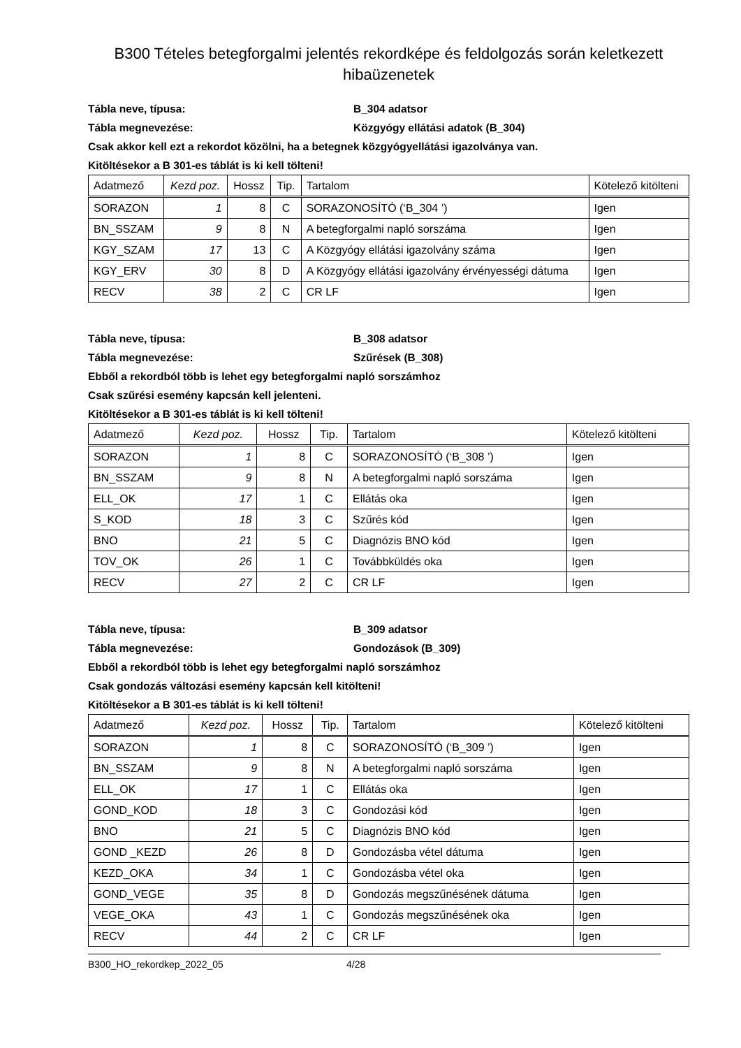B300 Tételes betegforgalmi jelentés rekordképe és feldolgozás során keletkezett hibaüzenetek
Tábla neve, típusa: B_304 adatsor
Tábla megnevezése: Közgyógy ellátási adatok (B_304)
Csak akkor kell ezt a rekordot közölni, ha a betegnek közgyógyellátási igazolványa van.
Kitöltésekor a B 301-es táblát is ki kell tölteni!
| Adatmező | Kezd poz. | Hossz | Tip. | Tartalom | Kötelező kitölteni |
| --- | --- | --- | --- | --- | --- |
| SORAZON | 1 | 8 | C | SORAZONOSÍTÓ (‘B_304 ’) | Igen |
| BN_SSZAM | 9 | 8 | N | A betegforgalmi napló sorszáma | Igen |
| KGY_SZAM | 17 | 13 | C | A Közgyógy ellátási igazolvány száma | Igen |
| KGY_ERV | 30 | 8 | D | A Közgyógy ellátási igazolvány érvényességi dátuma | Igen |
| RECV | 38 | 2 | C | CR LF | Igen |
Tábla neve, típusa: B_308 adatsor
Tábla megnevezése: Szűrések (B_308)
Ebből a rekordból több is lehet egy betegforgalmi napló sorszámhoz
Csak szűrési esemény kapcsán kell jelenteni.
Kitöltésekor a B 301-es táblát is ki kell tölteni!
| Adatmező | Kezd poz. | Hossz | Tip. | Tartalom | Kötelező kitölteni |
| --- | --- | --- | --- | --- | --- |
| SORAZON | 1 | 8 | C | SORAZONOSÍTÓ (‘B_308 ’) | Igen |
| BN_SSZAM | 9 | 8 | N | A betegforgalmi napló sorszáma | Igen |
| ELL_OK | 17 | 1 | C | Ellátás oka | Igen |
| S_KOD | 18 | 3 | C | Szűrés kód | Igen |
| BNO | 21 | 5 | C | Diagnózis BNO kód | Igen |
| TOV_OK | 26 | 1 | C | Továbbküldés oka | Igen |
| RECV | 27 | 2 | C | CR LF | Igen |
Tábla neve, típusa: B_309 adatsor
Tábla megnevezése: Gondozások (B_309)
Ebből a rekordból több is lehet egy betegforgalmi napló sorszámhoz
Csak gondozás változási esemény kapcsán kell kitölteni!
Kitöltésekor a B 301-es táblát is ki kell tölteni!
| Adatmező | Kezd poz. | Hossz | Tip. | Tartalom | Kötelező kitölteni |
| --- | --- | --- | --- | --- | --- |
| SORAZON | 1 | 8 | C | SORAZONOSÍTÓ (‘B_309 ’) | Igen |
| BN_SSZAM | 9 | 8 | N | A betegforgalmi napló sorszáma | Igen |
| ELL_OK | 17 | 1 | C | Ellátás oka | Igen |
| GOND_KOD | 18 | 3 | C | Gondozási kód | Igen |
| BNO | 21 | 5 | C | Diagnózis BNO kód | Igen |
| GOND _KEZD | 26 | 8 | D | Gondozásba vétel dátuma | Igen |
| KEZD_OKA | 34 | 1 | C | Gondozásba vétel oka | Igen |
| GOND_VEGE | 35 | 8 | D | Gondozás megszűnésének dátuma | Igen |
| VEGE_OKA | 43 | 1 | C | Gondozás megszűnésének oka | Igen |
| RECV | 44 | 2 | C | CR LF | Igen |
B300_HO_rekordkep_2022_05 4/28